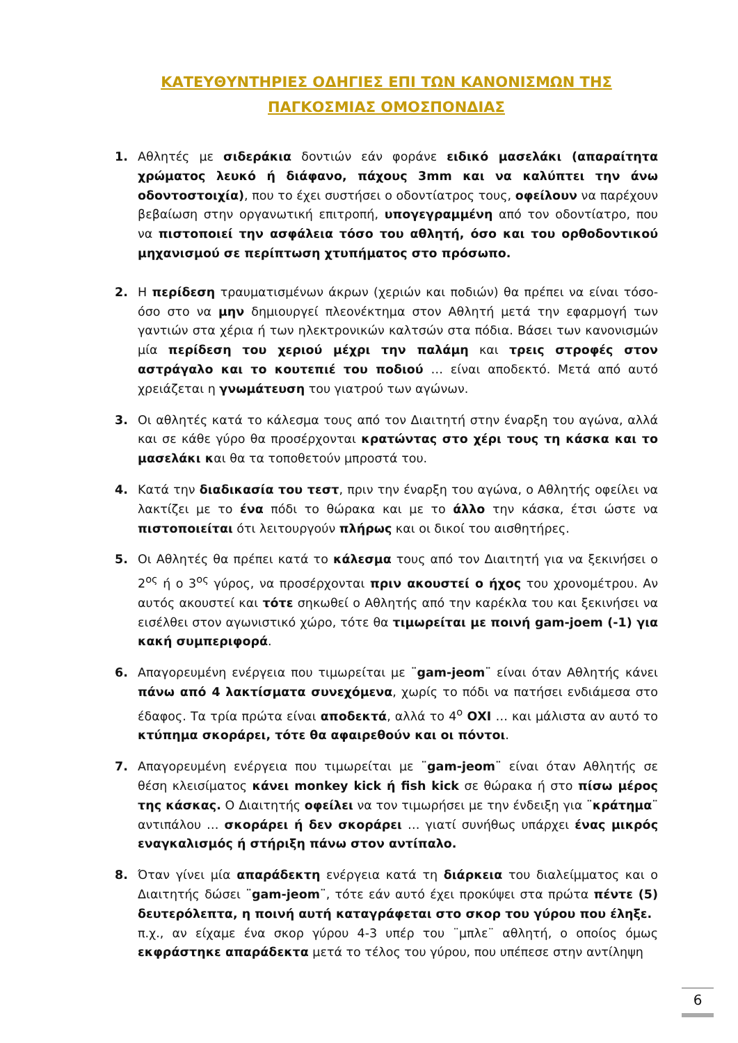ΚΑΤΕΥΘΥΝΤΗΡΙΕΣ ΟΔΗΓΙΕΣ ΕΠΙ ΤΩΝ ΚΑΝΟΝΙΣΜΩΝ ΤΗΣ
ΠΑΓΚΟΣΜΙΑΣ ΟΜΟΣΠΟΝΔΙΑΣ
1. Αθλητές με σιδεράκια δοντιών εάν φοράνε ειδικό μασελάκι (απαραίτητα χρώματος λευκό ή διάφανο, πάχους 3mm και να καλύπτει την άνω οδοντοστοιχία), που το έχει συστήσει ο οδοντίατρος τους, οφείλουν να παρέχουν βεβαίωση στην οργανωτική επιτροπή, υπογεγραμμένη από τον οδοντίατρο, που να πιστοποιεί την ασφάλεια τόσο του αθλητή, όσο και του ορθοδοντικού μηχανισμού σε περίπτωση χτυπήματος στο πρόσωπο.
2. Η περίδεση τραυματισμένων άκρων (χεριών και ποδιών) θα πρέπει να είναι τόσο-όσο στο να μην δημιουργεί πλεονέκτημα στον Αθλητή μετά την εφαρμογή των γαντιών στα χέρια ή των ηλεκτρονικών καλτσών στα πόδια. Βάσει των κανονισμών μία περίδεση του χεριού μέχρι την παλάμη και τρεις στροφές στον αστράγαλο και το κουτεπιέ του ποδιού … είναι αποδεκτό. Μετά από αυτό χρειάζεται η γνωμάτευση του γιατρού των αγώνων.
3. Οι αθλητές κατά το κάλεσμα τους από τον Διαιτητή στην έναρξη του αγώνα, αλλά και σε κάθε γύρο θα προσέρχονται κρατώντας στο χέρι τους τη κάσκα και το μασελάκι και θα τα τοποθετούν μπροστά του.
4. Κατά την διαδικασία του τεστ, πριν την έναρξη του αγώνα, ο Αθλητής οφείλει να λακτίζει με το ένα πόδι το θώρακα και με το άλλο την κάσκα, έτσι ώστε να πιστοποιείται ότι λειτουργούν πλήρως και οι δικοί του αισθητήρες.
5. Οι Αθλητές θα πρέπει κατά το κάλεσμα τους από τον Διαιτητή για να ξεκινήσει ο 2<sup>ος</sup> ή ο 3<sup>ος</sup> γύρος, να προσέρχονται πριν ακουστεί ο ήχος του χρονομέτρου. Αν αυτός ακουστεί και τότε σηκωθεί ο Αθλητής από την καρέκλα του και ξεκινήσει να εισέλθει στον αγωνιστικό χώρο, τότε θα τιμωρείται με ποινή gam-joem (-1) για κακή συμπεριφορά.
6. Απαγορευμένη ενέργεια που τιμωρείται με ¨gam-jeom¨ είναι όταν Αθλητής κάνει πάνω από 4 λακτίσματα συνεχόμενα, χωρίς το πόδι να πατήσει ενδιάμεσα στο έδαφος. Τα τρία πρώτα είναι αποδεκτά, αλλά το 4<sup>ο</sup> ΟΧΙ … και μάλιστα αν αυτό το κτύπημα σκοράρει, τότε θα αφαιρεθούν και οι πόντοι.
7. Απαγορευμένη ενέργεια που τιμωρείται με ¨gam-jeom¨ είναι όταν Αθλητής σε θέση κλεισίματος κάνει monkey kick ή fish kick σε θώρακα ή στο πίσω μέρος της κάσκας. Ο Διαιτητής οφείλει να τον τιμωρήσει με την ένδειξη για ¨κράτημα¨ αντιπάλου … σκοράρει ή δεν σκοράρει … γιατί συνήθως υπάρχει ένας μικρός εναγκαλισμός ή στήριξη πάνω στον αντίπαλο.
8. Όταν γίνει μία απαράδεκτη ενέργεια κατά τη διάρκεια του διαλείμματος και ο Διαιτητής δώσει ¨gam-jeom¨, τότε εάν αυτό έχει προκύψει στα πρώτα πέντε (5) δευτερόλεπτα, η ποινή αυτή καταγράφεται στο σκορ του γύρου που έληξε.
π.χ., αν είχαμε ένα σκορ γύρου 4-3 υπέρ του ¨μπλε¨ αθλητή, ο οποίος όμως εκφράστηκε απαράδεκτα μετά το τέλος του γύρου, που υπέπεσε στην αντίληψη
6